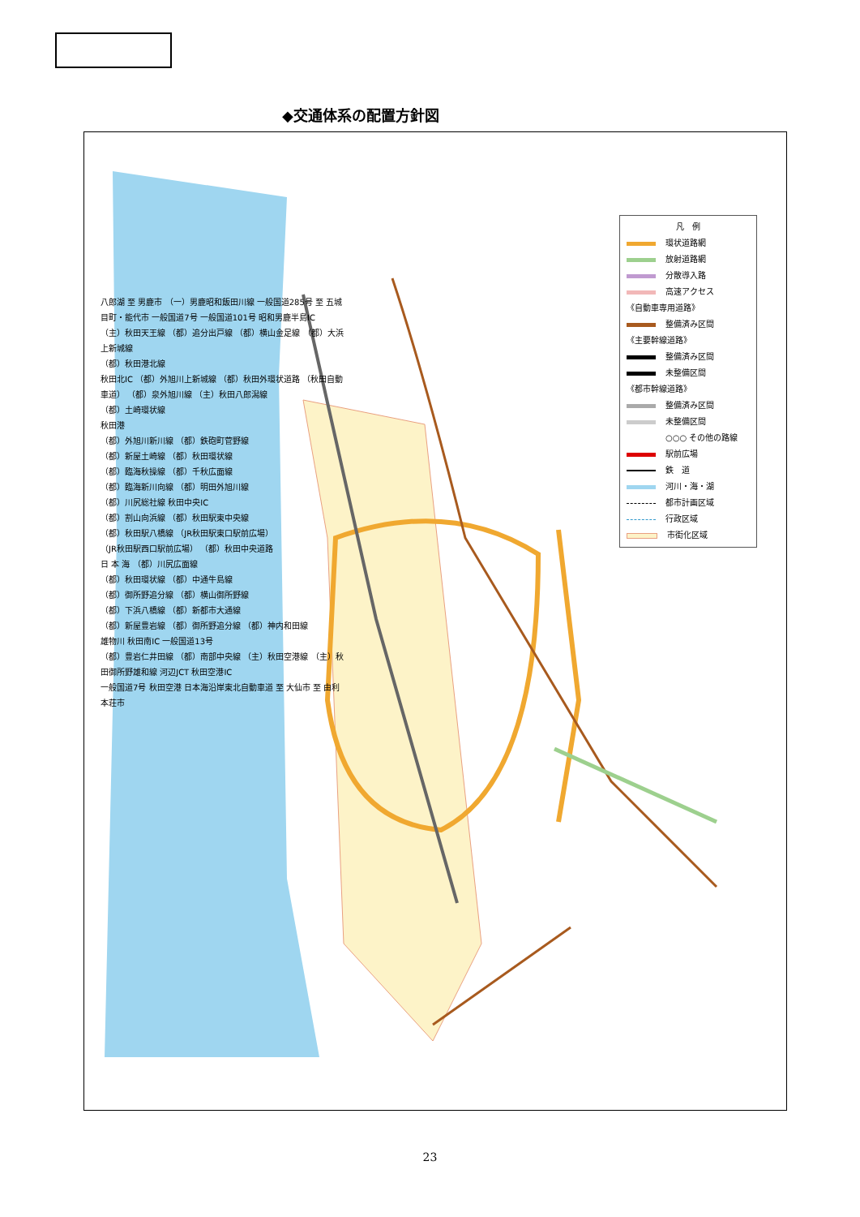◆交通体系の配置方針図
凡　例
環状道路網
放射道路網
分散導入路
高速アクセス
《自動車専用道路》
整備済み区間
《主要幹線道路》
整備済み区間
未整備区間
《都市幹線道路》
整備済み区間
未整備区間
○○○ その他の路線
駅前広場
鉄　道
河川・海・湖
都市計画区域
行政区域
市街化区域
八郎湖 至 男鹿市 （一）男鹿昭和飯田川線 一般国道285号 至 五城目町・能代市 一般国道7号 一般国道101号 昭和男鹿半島IC
（主）秋田天王線 （都）追分出戸線 （都）横山金足線 （都）大浜上新城線
（都）秋田港北線
秋田北IC （都）外旭川上新城線 （都）秋田外環状道路 （秋田自動車道） （都）泉外旭川線 （主）秋田八郎潟線
（都）土崎環状線
秋田港
（都）外旭川新川線 （都）鉄砲町菅野線
（都）新屋土崎線 （都）秋田環状線
（都）臨海秋操線 （都）千秋広面線
（都）臨海新川向線 （都）明田外旭川線
（都）川尻総社線 秋田中央IC
（都）割山向浜線 （都）秋田駅東中央線
（都）秋田駅八橋線 （JR秋田駅東口駅前広場）
（JR秋田駅西口駅前広場） （都）秋田中央道路
日 本 海 （都）川尻広面線
（都）秋田環状線 （都）中通牛島線
（都）御所野追分線 （都）横山御所野線
（都）下浜八橋線 （都）新都市大通線
（都）新屋豊岩線 （都）御所野追分線 （都）神内和田線
雄物川 秋田南IC 一般国道13号
（都）豊岩仁井田線 （都）南部中央線 （主）秋田空港線 （主）秋田御所野雄和線 河辺JCT 秋田空港IC
一般国道7号 秋田空港 日本海沿岸東北自動車道 至 大仙市 至 由利本荘市
23